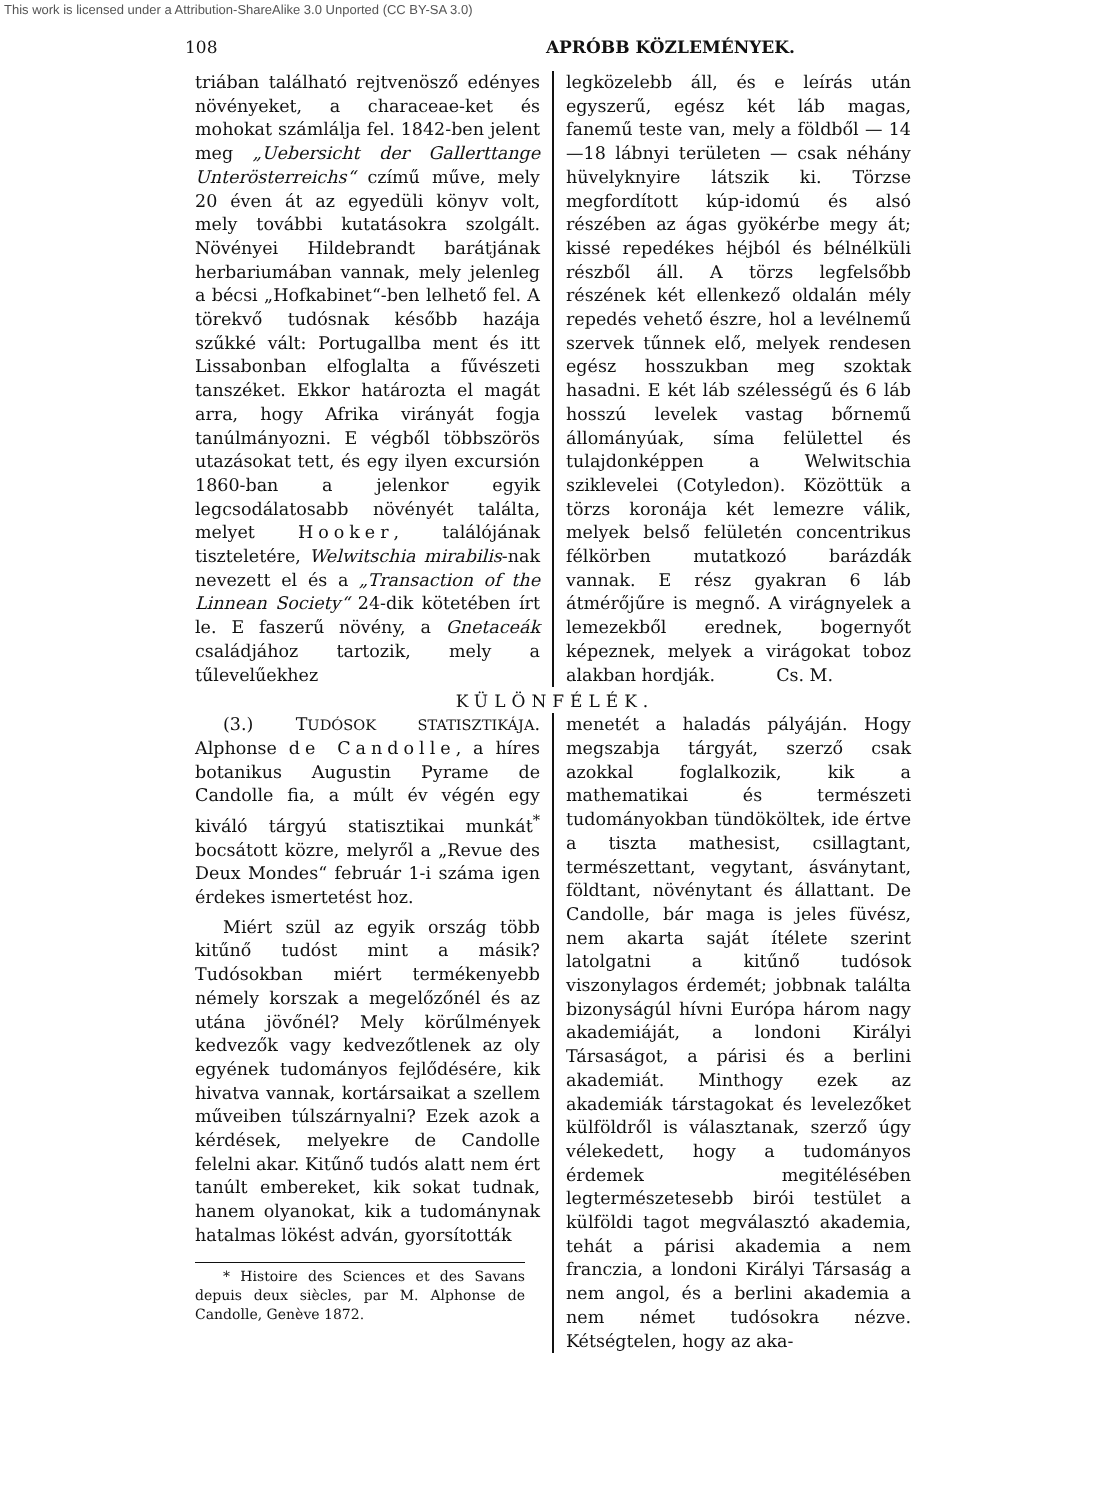This work is licensed under a Attribution-ShareAlike 3.0 Unported (CC BY-SA 3.0)
108 APRÓBB KÖZLEMÉNYEK.
triában található rejtvenösző edényes növényeket, a characeae-ket és mohokat számlálja fel. 1842-ben jelent meg „Uebersicht der Gallerttange Unterösterreichs“ czímű műve, mely 20 éven át az egyedüli könyv volt, mely további kutatásokra szolgált. Növényei Hildebrandt barátjának herbariumában vannak, mely jelenleg a bécsi „Hofkabinet“-ben lelhető fel. A törekvő tudósnak később hazája szűkké vált: Portugallba ment és itt Lissabonban elfoglalta a fűvészeti tanszéket. Ekkor határozta el magát arra, hogy Afrika virányát fogja tanúlmányozni. E végből többszörös utazásokat tett, és egy ilyen excursión 1860-ban a jelenkor egyik legcsodálatosabb növényét találta, melyet Hooker, találójának tiszteletére, Welwitschia mirabilis-nak nevezett el és a „Transaction of the Linnean Society“ 24-dik kötetében írt le. E faszerű növény, a Gnetaceák családjához tartozik, mely a tűlevelűekhez
legközelebb áll, és e leírás után egyszerű, egész két láb magas, fanemű teste van, mely a földből — 14—18 lábnyi területen — csak néhány hüvelyknyire látszik ki. Törzse megfordított kúp-idomú és alsó részében az ágas gyökérbe megy át; kissé repedékes héjból és bélnélküli részből áll. A törzs legfelsőbb részének két ellenkező oldalán mély repedés vehető észre, hol a levélnemű szervek tűnnek elő, melyek rendesen egész hosszukban meg szoktak hasadni. E két láb szélességű és 6 láb hosszú levelek vastag bőrnemű állományúak, síma felülettel és tulajdonképpen a Welwitschia sziklevelei (Cotyledon). Közöttük a törzs koronája két lemezre válik, melyek belső felületén concentrikus félkörben mutatkozó barázdák vannak. E rész gyakran 6 láb átmérőjűre is megnő. A virágnyelek a lemezekből erednek, bogernyőt képeznek, melyek a virágokat toboz alakban hordják. Cs. M.
KÜLÖNFÉLÉK.
(3.) TUDÓSOK STATISZTIKÁJA. Alphonse de Candolle, a híres botanikus Augustin Pyrame de Candolle fia, a múlt év végén egy kiváló tárgyú statisztikai munkát<sup>*</sup> bocsátott közre, melyről a „Revue des Deux Mondes“ február 1-i száma igen érdekes ismertetést hoz.
Miért szül az egyik ország több kitűnő tudóst mint a másik? Tudósokban miért termékenyebb némely korszak a megelőzőnél és az utána jövőnél? Mely körűlmények kedvezők vagy kedvezőtlenek az oly egyének tudományos fejlődésére, kik hivatva vannak, kortársaikat a szellem műveiben túlszárnyalni? Ezek azok a kérdések, melyekre de Candolle felelni akar. Kitűnő tudós alatt nem ért tanúlt embereket, kik sokat tudnak, hanem olyanokat, kik a tudománynak hatalmas lökést adván, gyorsították
* Histoire des Sciences et des Savans depuis deux siècles, par M. Alphonse de Candolle, Genève 1872.
menetét a haladás pályáján. Hogy megszabja tárgyát, szerző csak azokkal foglalkozik, kik a mathematikai és természeti tudományokban tündököltek, ide értve a tiszta mathesist, csillagtant, természettant, vegytant, ásványtant, földtant, növénytant és állattant. De Candolle, bár maga is jeles füvész, nem akarta saját ítélete szerint latolgatni a kitűnő tudósok viszonylagos érdemét; jobbnak találta bizonyságúl hívni Európa három nagy akademiáját, a londoni Királyi Társaságot, a párisi és a berlini akademiát. Minthogy ezek az akademiák társtagokat és levelezőket külföldről is választanak, szerző úgy vélekedett, hogy a tudományos érdemek megitélésében legtermészetesebb birói testület a külföldi tagot megválasztó akademia, tehát a párisi akademia a nem franczia, a londoni Királyi Társaság a nem angol, és a berlini akademia a nem német tudósokra nézve. Kétségtelen, hogy az aka-